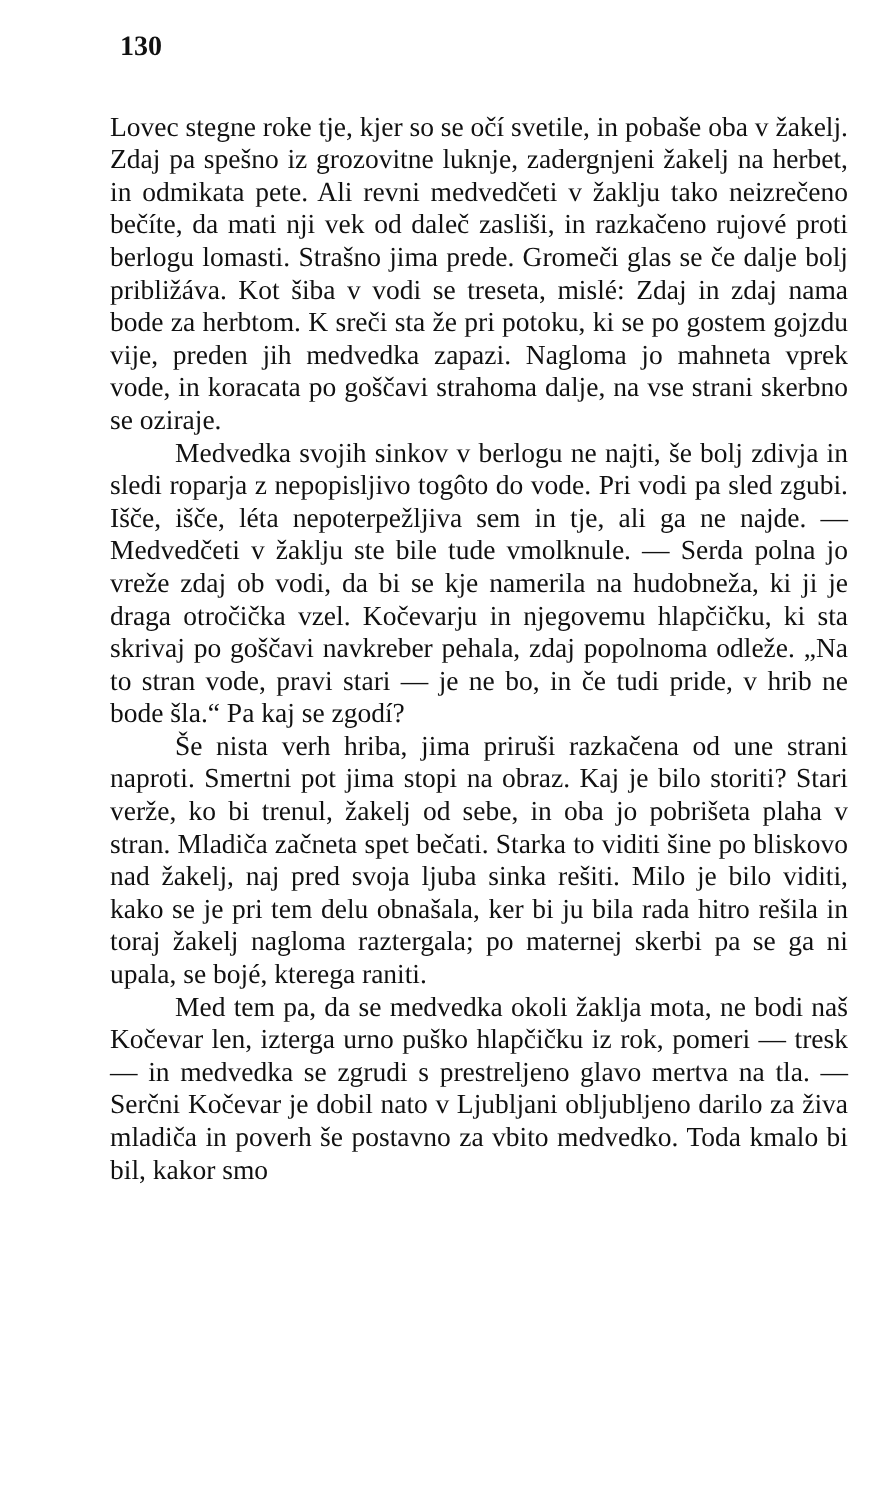130
Lovec stegne roke tje, kjer so se očí svetile, in pobaše oba v žakelj. Zdaj pa spešno iz grozovitne luknje, zadergnjeni žakelj na herbet, in odmikata pete. Ali revni medvedčeti v žaklju tako neizrečeno bečíte, da mati nji vek od daleč zasliši, in razkačeno rujové proti berlogu lomasti. Strašno jima prede. Gromeči glas se če dalje bolj približáva. Kot šiba v vodi se treseta, mislé: Zdaj in zdaj nama bode za herbtom. K sreči sta že pri potoku, ki se po gostem gojzdu vije, preden jih medvedka zapazi. Nagloma jo mahneta vprek vode, in koracata po goščavi strahoma dalje, na vse strani skerbno se oziraje.
Medvedka svojih sinkov v berlogu ne najti, še bolj zdivja in sledi roparja z nepopisljivo togôto do vode. Pri vodi pa sled zgubi. Išče, išče, léta nepoterpežljiva sem in tje, ali ga ne najde. — Medvedčeti v žaklju ste bile tude vmolknule. — Serda polna jo vreže zdaj ob vodi, da bi se kje namerila na hudobneža, ki ji je draga otročička vzel. Kočevarju in njegovemu hlapčičku, ki sta skrivaj po goščavi navkreber pehala, zdaj popolnoma odleže. „Na to stran vode, pravi stari — je ne bo, in če tudi pride, v hrib ne bode šla.“ Pa kaj se zgodí?
Še nista verh hriba, jima priruši razkačena od une strani naproti. Smertni pot jima stopi na obraz. Kaj je bilo storiti? Stari verže, ko bi trenul, žakelj od sebe, in oba jo pobrišeta plaha v stran. Mladiča začneta spet bečati. Starka to viditi šine po bliskovo nad žakelj, naj pred svoja ljuba sinka rešiti. Milo je bilo viditi, kako se je pri tem delu obnašala, ker bi ju bila rada hitro rešila in toraj žakelj nagloma raztergala; po maternej skerbi pa se ga ni upala, se bojé, kterega raniti.
Med tem pa, da se medvedka okoli žaklja mota, ne bodi naš Kočevar len, izterga urno puško hlapčičku iz rok, pomeri — tresk — in medvedka se zgrudi s prestreljeno glavo mertva na tla. — Serčni Kočevar je dobil nato v Ljubljani obljubljeno darilo za živa mladiča in poverh še postavno za vbito medvedko. Toda kmalo bi bil, kakor smo